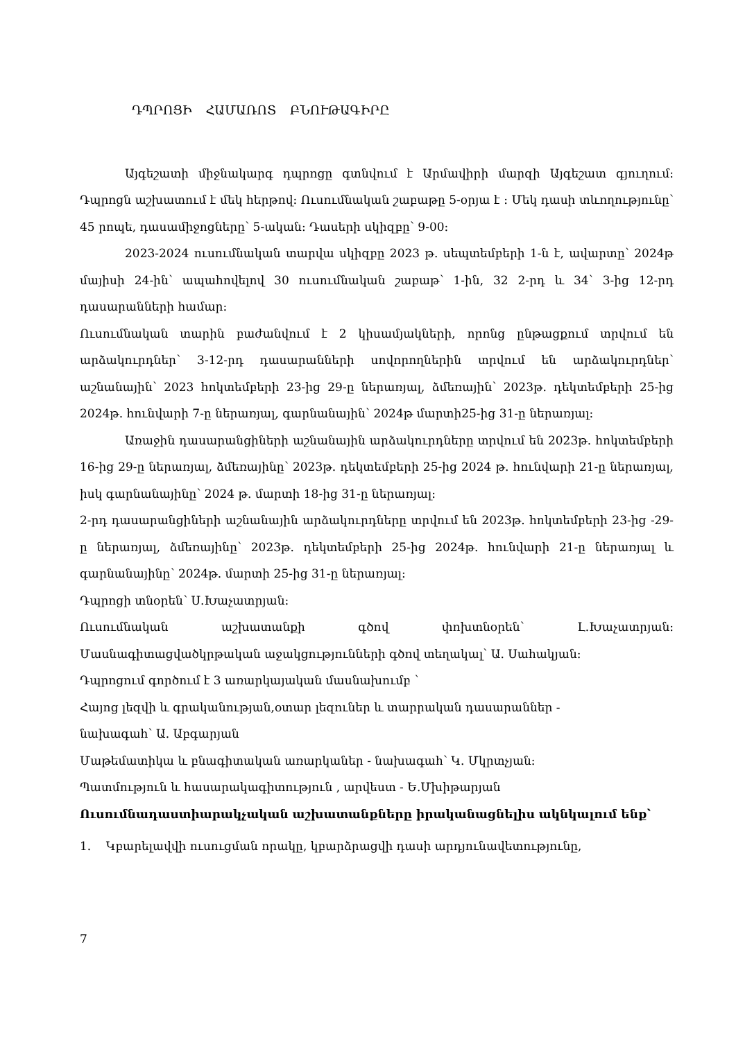ԴՊՐՈՑԻ ՀԱՄԱՌՈՏ ԲՆՈՒԹԱԳԻՐԸ
Այգեշատի միջնակարգ դպրոցը գտնվում է Արմավիրի մարզի Այգեշատ գյուղում: Դպրոցն աշխատում է մեկ հերթով: Ուսումնական շաբաթը 5-օրյա է : Մեկ դասի տևողությունը՝ 45 րոպե, դասամիջոցները՝ 5-ական: Դասերի սկիզբը՝ 9-00:
2023-2024 ուսումնական տարվա սկիզբը 2023 թ. սեպտեմբերի 1-ն է, ավարտը՝ 2024թ մայիսի 24-ին՝ ապահովելով 30 ուսումնական շաբաթ՝ 1-ին, 32 2-րդ և 34՝ 3-ից 12-րդ դասարանների համար:
Ուսումնական տարին բաժանվում է 2 կիսամյակների, որոնց ընթացքում տրվում են արձակուրդներ՝ 3-12-րդ դասարանների սովորողներին տրվում են արձակուրդներ՝ աշնանային՝ 2023 հոկտեմբերի 23-ից 29-ը ներառյալ, ձմեռային՝ 2023թ. դեկտեմբերի 25-ից 2024թ. հունվարի 7-ը ներառյալ, գարնանային՝ 2024թ մարտի25-ից 31-ը ներառյալ:
Առաջին դասարանցիների աշնանային արձակուրդները տրվում են 2023թ. հոկտեմբերի 16-ից 29-ը ներառյալ, ձմեռայինը՝ 2023թ. դեկտեմբերի 25-ից 2024 թ. հունվարի 21-ը ներառյալ, իսկ գարնանայինը՝ 2024 թ. մարտի 18-ից 31-ը ներառյալ:
2-րդ դասարանցիների աշնանային արձակուրդները տրվում են 2023թ. հոկտեմբերի 23-ից -29-ը ներառյալ, ձմեռայինը՝ 2023թ. դեկտեմբերի 25-ից 2024թ. հունվարի 21-ը ներառյալ և գարնանայինը՝ 2024թ. մարտի 25-ից 31-ը ներառյալ:
Դպրոցի տնօրեն՝ Ս.Խաչատրյան:
Ուսումնական աշխատանքի գծով փոխտնօրեն՝ Լ.Խաչատրյան:
Մասնագիտացվածկրթական աջակցությունների գծով տեղակալ՝ Ա. Սահակյան:
Դպրոցում գործում է 3 առարկայական մասնախումբ ՝
Հայոց լեզվի և գրականության,օտար լեզուներ և տարրական դասարաններ -
նախագահ՝ Ա. Աբգարյան
Մաթեմատիկա և բնագիտական առարկաներ - նախագահ՝ Կ. Մկրտչյան:
Պատմություն և հասարակագիտություն , արվեստ - Ե.Մխիթարյան
Ուսումնադաստիարակչական աշխատանքները իրականացնելիս ակնկալում ենք՝
1. Կբարելավվի ուսուցման որակը, կբարձրացվի դասի արդյունավետությունը,
7